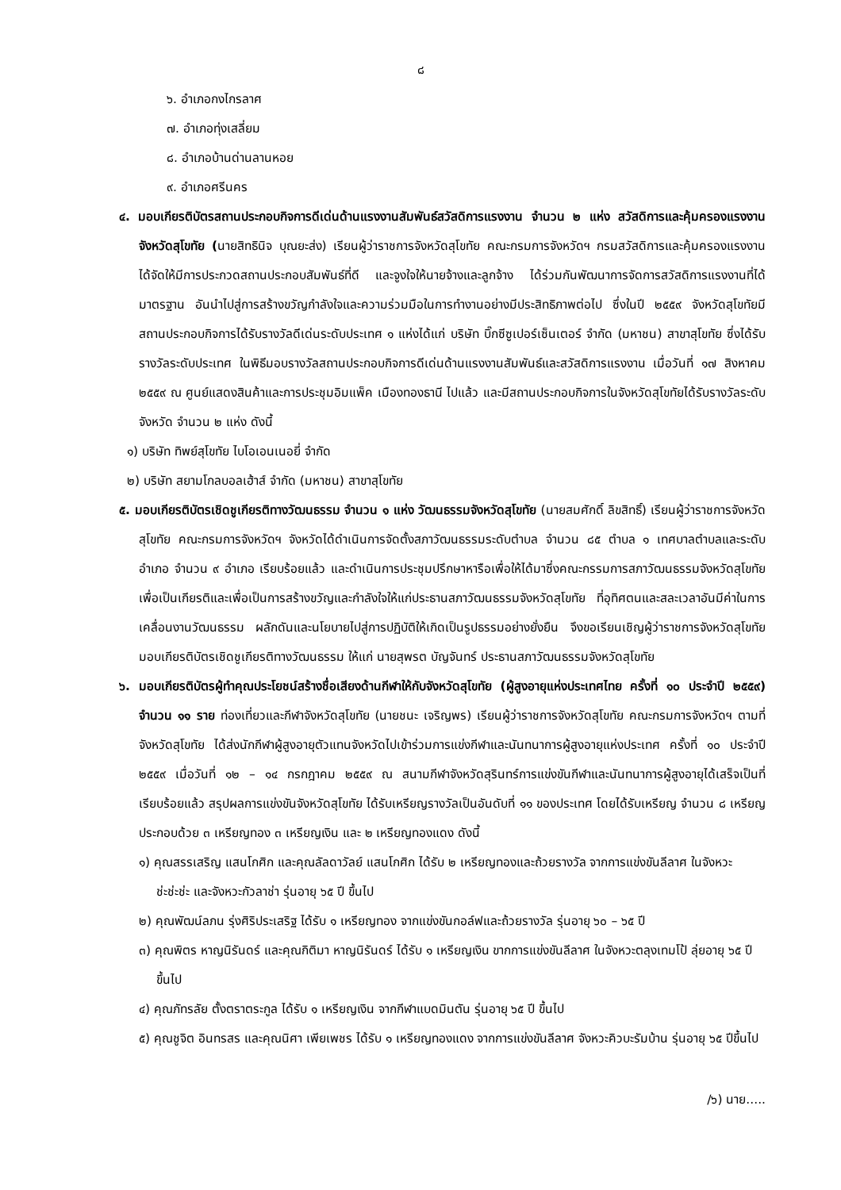๘
๖. อำเภอกงไกรลาศ
๗. อำเภอทุ่งเสลี่ยม
๘. อำเภอบ้านด่านลานหอย
๙. อำเภอศรีนคร
๔. มอบเกียรติบัตรสถานประกอบกิจการดีเด่นด้านแรงงานสัมพันธ์สวัสดิการแรงงาน จำนวน ๒ แห่ง สวัสดิการและคุ้มครองแรงงานจังหวัดสุโขทัย (นายสิทธินิจ บุณยะส่ง) เรียนผู้ว่าราชการจังหวัดสุโขทัย คณะกรมการจังหวัดฯ กรมสวัสดิการและคุ้มครองแรงงาน ได้จัดให้มีการประกวดสถานประกอบสัมพันธ์ที่ดี และจูงใจให้นายจ้างและลูกจ้าง ได้ร่วมกันพัฒนาการจัดการสวัสดิการแรงงานที่ได้มาตรฐาน อันนำไปสู่การสร้างขวัญกำลังใจและความร่วมมือในการทำงานอย่างมีประสิทธิภาพต่อไป ซึ่งในปี ๒๕๕๙ จังหวัดสุโขทัยมีสถานประกอบกิจการได้รับรางวัลดีเด่นระดับประเทศ ๑ แห่งได้แก่ บริษัท บิ๊กซีซูเปอร์เซ็นเตอร์ จำกัด (มหาชน) สาขาสุโขทัย ซึ่งได้รับรางวัลระดับประเทศ ในพิธีมอบรางวัลสถานประกอบกิจการดีเด่นด้านแรงงานสัมพันธ์และสวัสดิการแรงงาน เมื่อวันที่ ๑๗ สิงหาคม ๒๕๕๙ ณ ศูนย์แสดงสินค้าและการประชุมอิมแพ็ค เมืองทองธานี ไปแล้ว และมีสถานประกอบกิจการในจังหวัดสุโขทัยได้รับรางวัลระดับจังหวัด จำนวน ๒ แห่ง ดังนี้
๑) บริษัท ทิพย์สุโขทัย ไบโอเอนเนอยี่ จำกัด
๒) บริษัท สยามโกลบอลเฮ้าส์ จำกัด (มหาชน) สาขาสุโขทัย
๕. มอบเกียรติบัตรเชิดชูเกียรติทางวัฒนธรรม จำนวน ๑ แห่ง วัฒนธรรมจังหวัดสุโขทัย (นายสมศักดิ์ ลิขสิทธิ์) เรียนผู้ว่าราชการจังหวัดสุโขทัย คณะกรมการจังหวัดฯ จังหวัดได้ดำเนินการจัดตั้งสภาวัฒนธรรมระดับตำบล จำนวน ๘๕ ตำบล ๑ เทศบาลตำบลและระดับอำเภอ จำนวน ๙ อำเภอ เรียบร้อยแล้ว และดำเนินการประชุมปรึกษาหารือเพื่อให้ได้มาซึ่งคณะกรรมการสภาวัฒนธรรมจังหวัดสุโขทัย เพื่อเป็นเกียรติและเพื่อเป็นการสร้างขวัญและกำลังใจให้แก่ประธานสภาวัฒนธรรมจังหวัดสุโขทัย ที่อุทิศตนและสละเวลาอันมีค่าในการเคลื่อนงานวัฒนธรรม ผลักดันและนโยบายไปสู่การปฏิบัติให้เกิดเป็นรูปธรรมอย่างยั่งยืน จึงขอเรียนเชิญผู้ว่าราชการจังหวัดสุโขทัย มอบเกียรติบัตรเชิดชูเกียรติทางวัฒนธรรม ให้แก่ นายสุพรต บัญจันทร์ ประธานสภาวัฒนธรรมจังหวัดสุโขทัย
๖. มอบเกียรติบัตรผู้ทำคุณประโยชน์สร้างชื่อเสียงด้านกีฬาให้กับจังหวัดสุโขทัย (ผู้สูงอายุแห่งประเทศไทย ครั้งที่ ๑๐ ประจำปี ๒๕๕๙) จำนวน ๑๑ ราย ท่องเที่ยวและกีฬาจังหวัดสุโขทัย (นายชนะ เจริญพร) เรียนผู้ว่าราชการจังหวัดสุโขทัย คณะกรมการจังหวัดฯ ตามที่จังหวัดสุโขทัย ได้ส่งนักกีฬาผู้สูงอายุตัวแทนจังหวัดไปเข้าร่วมการแข่งกีฬาและนันทนาการผู้สูงอายุแห่งประเทศ ครั้งที่ ๑๐ ประจำปี ๒๕๕๙ เมื่อวันที่ ๑๒ – ๑๔ กรกฎาคม ๒๕๕๙ ณ สนามกีฬาจังหวัดสุรินทร์การแข่งขันกีฬาและนันทนาการผู้สูงอายุได้เสร็จเป็นที่เรียบร้อยแล้ว สรุปผลการแข่งขันจังหวัดสุโขทัย ได้รับเหรียญรางวัลเป็นอันดับที่ ๑๑ ของประเทศ โดยได้รับเหรียญ จำนวน ๘ เหรียญ ประกอบด้วย ๓ เหรียญทอง ๓ เหรียญเงิน และ ๒ เหรียญทองแดง ดังนี้
๑) คุณสรรเสริญ แสนโกศิก และคุณลัลดาวัลย์ แสนโกศิก ได้รับ ๒ เหรียญทองและถ้วยรางวัล จากการแข่งขันลีลาศ ในจังหวะช่ะช่ะช่ะ และจังหวะกัวลาช่า รุ่นอายุ ๖๕ ปี ขึ้นไป
๒) คุณพัฒน์ลภน รุ่งศิริประเสริฐ ได้รับ ๑ เหรียญทอง จากแข่งขันกอล์ฟและถ้วยรางวัล รุ่นอายุ ๖๐ – ๖๕ ปี
๓) คุณพิตร หาญนิรันดร์ และคุณกิติมา หาญนิรันดร์ ได้รับ ๑ เหรียญเงิน ขากการแข่งขันลีลาศ ในจังหวะตลุงเทมโป้ ลุ่ยอายุ ๖๕ ปี ขึ้นไป
๔) คุณภัทรลัย ตั้งตราตระกูล ได้รับ ๑ เหรียญเงิน จากกีฬาแบดมินตัน รุ่นอายุ ๖๕ ปี ขึ้นไป
๕) คุณชูจิต อินทรสร และคุณนิศา เพียเพชร ได้รับ ๑ เหรียญทองแดง จากการแข่งขันลีลาศ จังหวะคิวบะรัมบ้าน รุ่นอายุ ๖๕ ปีขึ้นไป
/๖) นาย.....